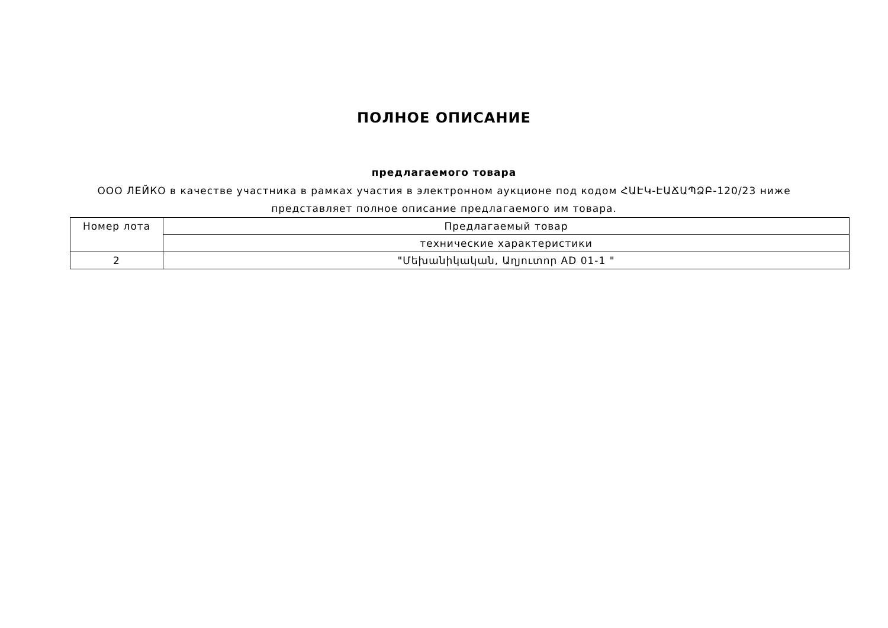ПОЛНОЕ ОПИСАНИЕ
предлагаемого товара
ООО ЛЕЙКО в качестве участника в рамках участия в электронном аукционе под кодом ՀԱԷԿ-ԷԱՃԱՊՁԲ-120/23 ниже представляет полное описание предлагаемого им товара.
| Номер лота | Предлагаемый товар |
| | технические характеристики |
| 2 | "Մեխանիկական, Աղյուտոր AD 01-1 " |